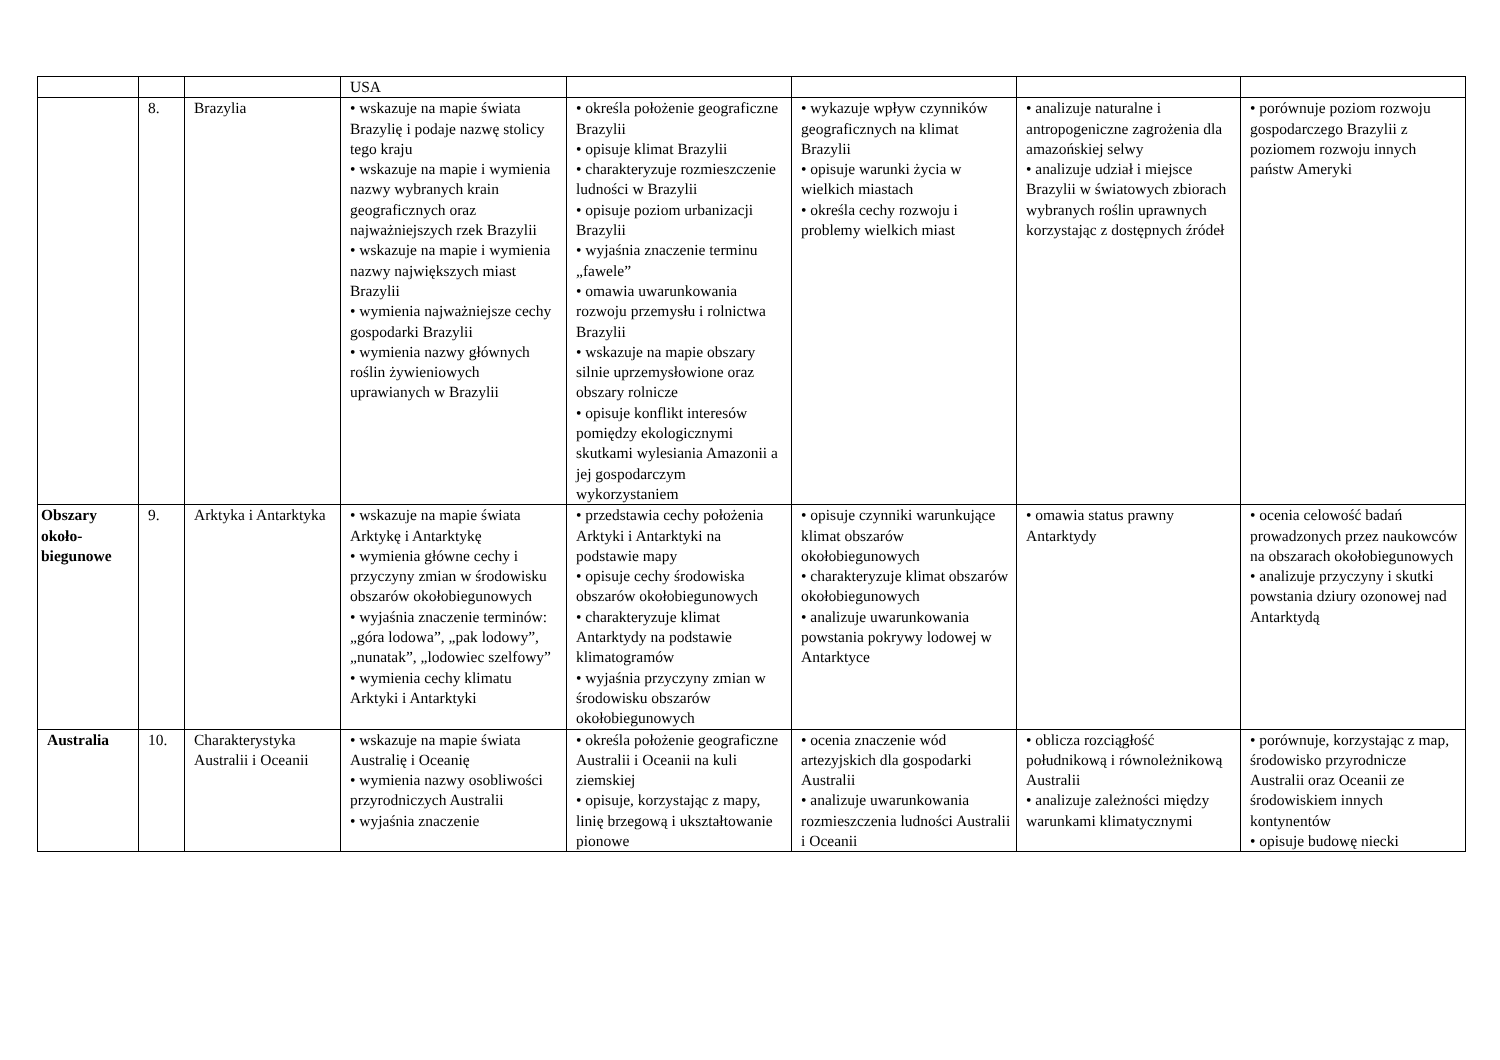| | | | USA | | | | |
| | 8. | Brazylia | • wskazuje na mapie świata Brazylię i podaje nazwę stolicy tego kraju • wskazuje na mapie i wymienia nazwy wybranych krain geograficznych oraz najważniejszych rzek Brazylii • wskazuje na mapie i wymienia nazwy największych miast Brazylii • wymienia najważniejsze cechy gospodarki Brazylii • wymienia nazwy głównych roślin żywieniowych uprawianych w Brazylii | • określa położenie geograficzne Brazylii • opisuje klimat Brazylii • charakteryzuje rozmieszczenie ludności w Brazylii • opisuje poziom urbanizacji Brazylii • wyjaśnia znaczenie terminu „fawele” • omawia uwarunkowania rozwoju przemysłu i rolnictwa Brazylii • wskazuje na mapie obszary silnie uprzemysłowione oraz obszary rolnicze • opisuje konflikt interesów pomiędzy ekologicznymi skutkami wylesiania Amazonii a jej gospodarczym wykorzystaniem | • wykazuje wpływ czynników geograficznych na klimat Brazylii • opisuje warunki życia w wielkich miastach • określa cechy rozwoju i problemy wielkich miast | • analizuje naturalne i antropogeniczne zagrożenia dla amazońskiej selwy • analizuje udział i miejsce Brazylii w światowych zbiorach wybranych roślin uprawnych korzystając z dostępnych źródeł | • porównuje poziom rozwoju gospodarczego Brazylii z poziomem rozwoju innych państw Ameryki |
| Obszary około-biegunowe | 9. | Arktyka i Antarktyka | • wskazuje na mapie świata Arktykę i Antarktykę • wymienia główne cechy i przyczyny zmian w środowisku obszarów okołobiegunowych • wyjaśnia znaczenie terminów: „góra lodowa”, „pak lodowy”, „nunatak”, „lodowiec szelfowy” • wymienia cechy klimatu Arktyki i Antarktyki | • przedstawia cechy położenia Arktyki i Antarktyki na podstawie mapy • opisuje cechy środowiska obszarów okołobiegunowych • charakteryzuje klimat Antarktydy na podstawie klimatogramów • wyjaśnia przyczyny zmian w środowisku obszarów okołobiegunowych | • opisuje czynniki warunkujące klimat obszarów okołobiegunowych • charakteryzuje klimat obszarów okołobiegunowych • analizuje uwarunkowania powstania pokrywy lodowej w Antarktyce | • omawia status prawny Antarktydy | • ocenia celowość badań prowadzonych przez naukowców na obszarach okołobiegunowych • analizuje przyczyny i skutki powstania dziury ozonowej nad Antarktydą |
| Australia | 10. | Charakterystyka Australii i Oceanii | • wskazuje na mapie świata Australię i Oceanię • wymienia nazwy osobliwości przyrodniczych Australii • wyjaśnia znaczenie | • określa położenie geograficzne Australii i Oceanii na kuli ziemskiej • opisuje, korzystając z mapy, linię brzegową i ukształtowanie pionowe | • ocenia znaczenie wód artezyjskich dla gospodarki Australii • analizuje uwarunkowania rozmieszczenia ludności Australii i Oceanii | • oblicza rozciągłość południkową i równoleżnikową Australii • analizuje zależności między warunkami klimatycznymi | • porównuje, korzystając z map, środowisko przyrodnicze Australii oraz Oceanii ze środowiskiem innych kontynentów • opisuje budowę niecki |